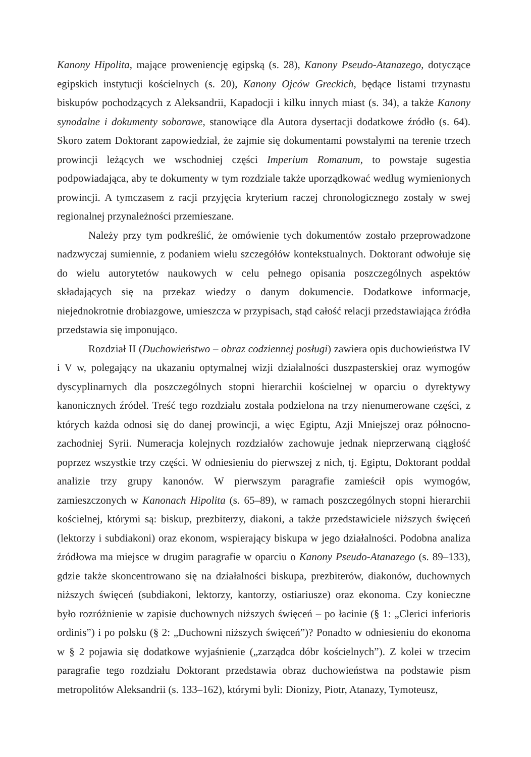Kanony Hipolita, mające proweniencję egipską (s. 28), Kanony Pseudo-Atanazego, dotyczące egipskich instytucji kościelnych (s. 20), Kanony Ojców Greckich, będące listami trzynastu biskupów pochodzących z Aleksandrii, Kapadocji i kilku innych miast (s. 34), a także Kanony synodalne i dokumenty soborowe, stanowiące dla Autora dysertacji dodatkowe źródło (s. 64). Skoro zatem Doktorant zapowiedział, że zajmie się dokumentami powstałymi na terenie trzech prowincji leżących we wschodniej części Imperium Romanum, to powstaje sugestia podpowiadająca, aby te dokumenty w tym rozdziale także uporządkować według wymienionych prowincji. A tymczasem z racji przyjęcia kryterium raczej chronologicznego zostały w swej regionalnej przynależności przemieszane.
Należy przy tym podkreślić, że omówienie tych dokumentów zostało przeprowadzone nadzwyczaj sumiennie, z podaniem wielu szczegółów kontekstualnych. Doktorant odwołuje się do wielu autorytetów naukowych w celu pełnego opisania poszczególnych aspektów składających się na przekaz wiedzy o danym dokumencie. Dodatkowe informacje, niejednokrotnie drobiazgowe, umieszcza w przypisach, stąd całość relacji przedstawiająca źródła przedstawia się imponująco.
Rozdział II (Duchowieństwo – obraz codziennej posługi) zawiera opis duchowieństwa IV i V w, polegający na ukazaniu optymalnej wizji działalności duszpasterskiej oraz wymogów dyscyplinarnych dla poszczególnych stopni hierarchii kościelnej w oparciu o dyrektywy kanonicznych źródeł. Treść tego rozdziału została podzielona na trzy nienumerowane części, z których każda odnosi się do danej prowincji, a więc Egiptu, Azji Mniejszej oraz północno-zachodniej Syrii. Numeracja kolejnych rozdziałów zachowuje jednak nieprzerwaną ciągłość poprzez wszystkie trzy części. W odniesieniu do pierwszej z nich, tj. Egiptu, Doktorant poddał analizie trzy grupy kanonów. W pierwszym paragrafie zamieścił opis wymogów, zamieszczonych w Kanonach Hipolita (s. 65–89), w ramach poszczególnych stopni hierarchii kościelnej, którymi są: biskup, prezbiterzy, diakoni, a także przedstawiciele niższych święceń (lektorzy i subdiakoni) oraz ekonom, wspierający biskupa w jego działalności. Podobna analiza źródłowa ma miejsce w drugim paragrafie w oparciu o Kanony Pseudo-Atanazego (s. 89–133), gdzie także skoncentrowano się na działalności biskupa, prezbiterów, diakonów, duchownych niższych święceń (subdiakoni, lektorzy, kantorzy, ostiariusze) oraz ekonoma. Czy konieczne było rozróżnienie w zapisie duchownych niższych święceń – po łacinie (§ 1: „Clerici inferioris ordinis”) i po polsku (§ 2: „Duchowni niższych święceń”)? Ponadto w odniesieniu do ekonoma w § 2 pojawia się dodatkowe wyjaśnienie („zarządca dóbr kościelnych”). Z kolei w trzecim paragrafie tego rozdziału Doktorant przedstawia obraz duchowieństwa na podstawie pism metropolitów Aleksandrii (s. 133–162), którymi byli: Dionizy, Piotr, Atanazy, Tymoteusz,